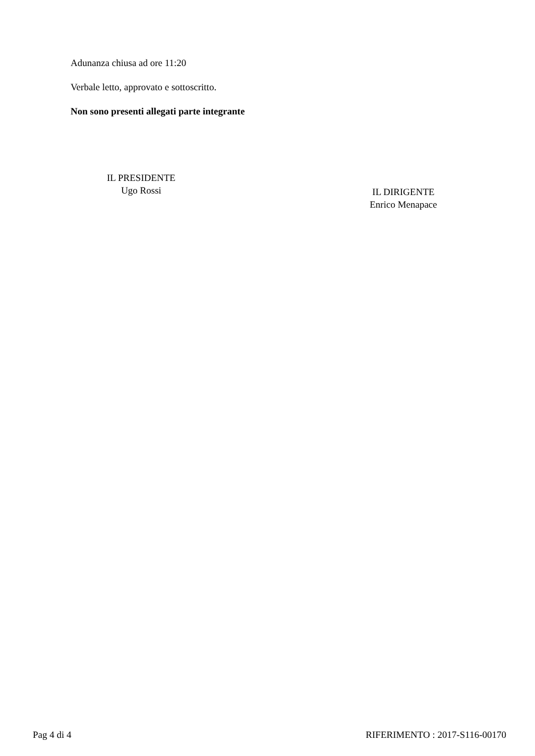Adunanza chiusa ad ore 11:20
Verbale letto, approvato e sottoscritto.
Non sono presenti allegati parte integrante
IL PRESIDENTE
Ugo Rossi
IL DIRIGENTE
Enrico Menapace
Pag 4 di 4 RIFERIMENTO : 2017-S116-00170